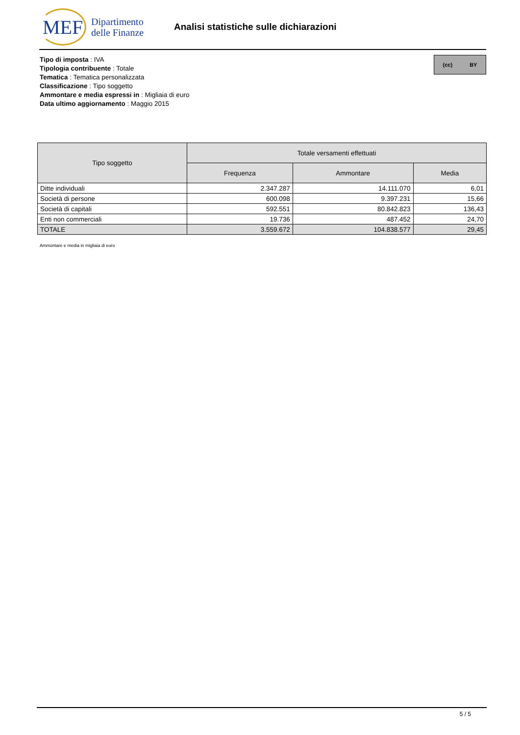MEF
Dipartimento
delle Finanze
Analisi statistiche sulle dichiarazioni
Tipo di imposta : IVA
Tipologia contribuente : Totale
Tematica : Tematica personalizzata
Classificazione : Tipo soggetto
Ammontare e media espressi in : Migliaia di euro
Data ultimo aggiornamento : Maggio 2015
(cc) BY
| Tipo soggetto | Totale versamenti effettuati | | |
| --- | --- | --- | --- |
| | Frequenza | Ammontare | Media |
| Ditte individuali | 2.347.287 | 14.111.070 | 6,01 |
| Società di persone | 600.098 | 9.397.231 | 15,66 |
| Società di capitali | 592.551 | 80.842.823 | 136,43 |
| Enti non commerciali | 19.736 | 487.452 | 24,70 |
| TOTALE | 3.559.672 | 104.838.577 | 29,45 |
Ammontare e media in migliaia di euro
5 / 5